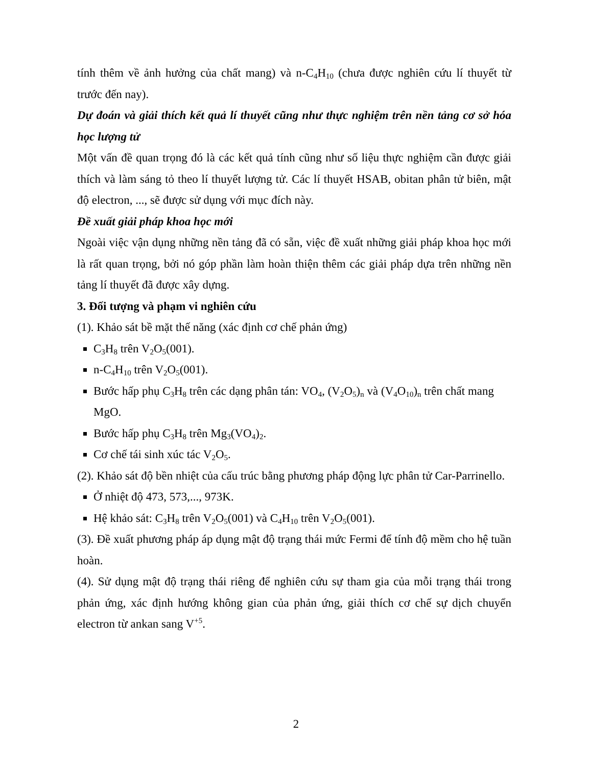tính thêm về ảnh hưởng của chất mang) và n-C<sub>4</sub>H<sub>10</sub> (chưa được nghiên cứu lí thuyết từ trước đến nay).
Dự đoán và giải thích kết quả lí thuyết cũng như thực nghiệm trên nền tảng cơ sở hóa học lượng tử
Một vấn đề quan trọng đó là các kết quả tính cũng như số liệu thực nghiệm cần được giải thích và làm sáng tỏ theo lí thuyết lượng tử. Các lí thuyết HSAB, obitan phân tử biên, mật độ electron, ..., sẽ được sử dụng với mục đích này.
Đề xuất giải pháp khoa học mới
Ngoài việc vận dụng những nền tảng đã có sẵn, việc đề xuất những giải pháp khoa học mới là rất quan trọng, bởi nó góp phần làm hoàn thiện thêm các giải pháp dựa trên những nền tảng lí thuyết đã được xây dựng.
3. Đối tượng và phạm vi nghiên cứu
(1). Khảo sát bề mặt thế năng (xác định cơ chế phản ứng)
C<sub>3</sub>H<sub>8</sub> trên V<sub>2</sub>O<sub>5</sub>(001).
n-C<sub>4</sub>H<sub>10</sub> trên V<sub>2</sub>O<sub>5</sub>(001).
Bước hấp phụ C<sub>3</sub>H<sub>8</sub> trên các dạng phân tán: VO<sub>4</sub>, (V<sub>2</sub>O<sub>5</sub>)<sub>n</sub> và (V<sub>4</sub>O<sub>10</sub>)<sub>n</sub> trên chất mang MgO.
Bước hấp phụ C<sub>3</sub>H<sub>8</sub> trên Mg<sub>3</sub>(VO<sub>4</sub>)<sub>2</sub>.
Cơ chế tái sinh xúc tác V<sub>2</sub>O<sub>5</sub>.
(2). Khảo sát độ bền nhiệt của cấu trúc bằng phương pháp động lực phân tử Car-Parrinello.
Ở nhiệt độ 473, 573,..., 973K.
Hệ khảo sát: C<sub>3</sub>H<sub>8</sub> trên V<sub>2</sub>O<sub>5</sub>(001) và C<sub>4</sub>H<sub>10</sub> trên V<sub>2</sub>O<sub>5</sub>(001).
(3). Đề xuất phương pháp áp dụng mật độ trạng thái mức Fermi để tính độ mềm cho hệ tuần hoàn.
(4). Sử dụng mật độ trạng thái riêng để nghiên cứu sự tham gia của mỗi trạng thái trong phản ứng, xác định hướng không gian của phản ứng, giải thích cơ chế sự dịch chuyển electron từ ankan sang V<sup>+5</sup>.
2